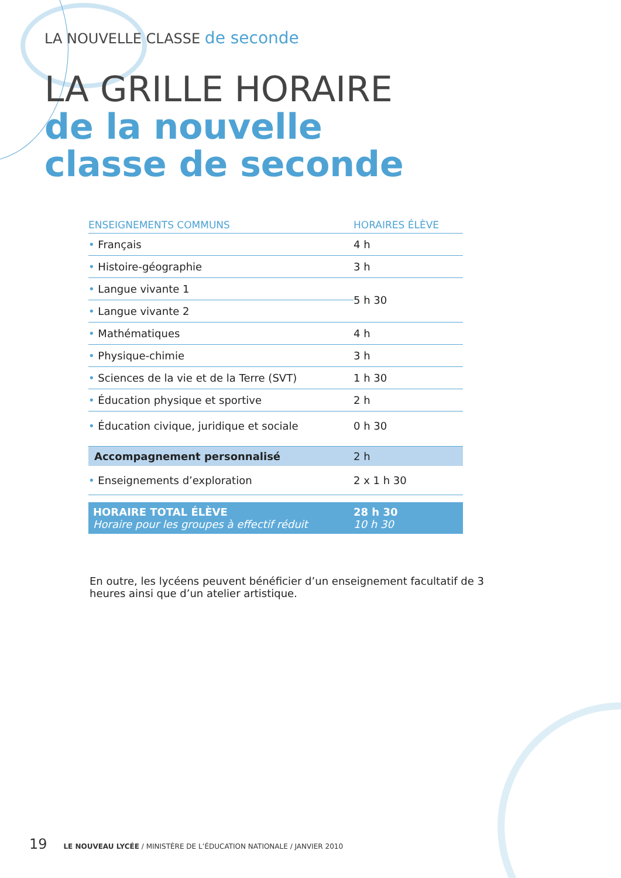LA NOUVELLE CLASSE de seconde
LA GRILLE HORAIRE
de la nouvelle
classe de seconde
| ENSEIGNEMENTS COMMUNS | HORAIRES ÉLÈVE |
| --- | --- |
| • Français | 4 h |
| • Histoire-géographie | 3 h |
| • Langue vivante 1 | 5 h 30 |
| • Langue vivante 2 | |
| • Mathématiques | 4 h |
| • Physique-chimie | 3 h |
| • Sciences de la vie et de la Terre (SVT) | 1 h 30 |
| • Éducation physique et sportive | 2 h |
| • Éducation civique, juridique et sociale | 0 h 30 |
| Accompagnement personnalisé | 2 h |
| • Enseignements d’exploration | 2 x 1 h 30 |
| HORAIRE TOTAL ÉLÈVE Horaire pour les groupes à effectif réduit | 28 h 30 10 h 30 |
En outre, les lycéens peuvent bénéficier d’un enseignement facultatif de 3 heures ainsi que d’un atelier artistique.
19 LE NOUVEAU LYCÉE / MINISTÈRE DE L’ÉDUCATION NATIONALE / JANVIER 2010